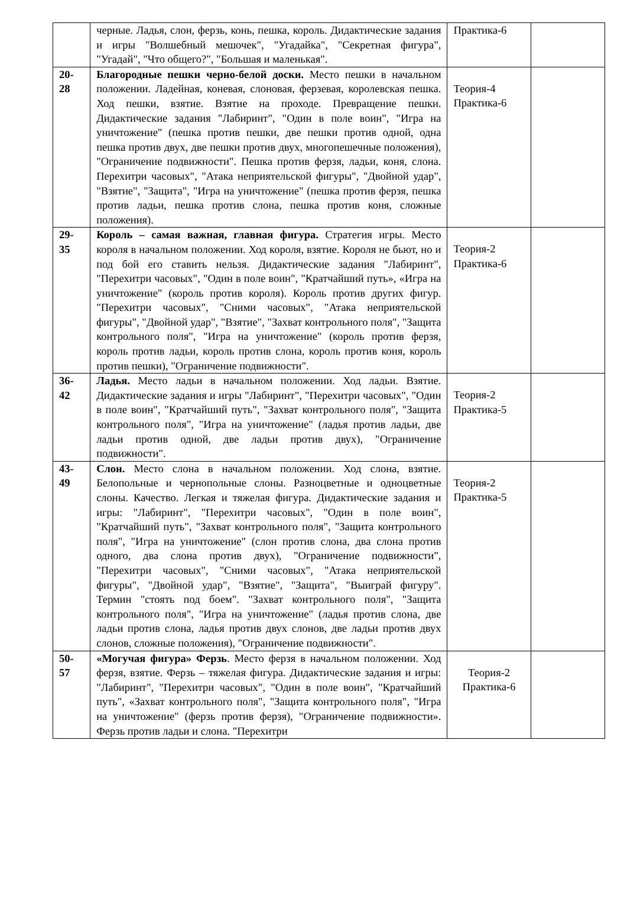| | черные. Ладья, слон, ферзь, конь, пешка, король. Дидактические задания и игры "Волшебный мешочек", "Угадайка", "Секретная фигура", "Угадай", "Что общего?", "Большая и маленькая". | Практика-6 | |
| 20- 28 | Благородные пешки черно-белой доски. Место пешки в начальном положении. Ладейная, коневая, слоновая, ферзевая, королевская пешка. Ход пешки, взятие. Взятие на проходе. Превращение пешки. Дидактические задания "Лабиринт", "Один в поле воин", "Игра на уничтожение" (пешка против пешки, две пешки против одной, одна пешка против двух, две пешки против двух, многопешечные положения), "Ограничение подвижности". Пешка против ферзя, ладьи, коня, слона. Перехитри часовых", "Атака неприятельской фигуры", "Двойной удар", "Взятие", "Защита", "Игра на уничтожение" (пешка против ферзя, пешка против ладьи, пешка против слона, пешка против коня, сложные положения). | Теория-4 Практика-6 | |
| 29- 35 | Король – самая важная, главная фигура. Стратегия игры. Место короля в начальном положении. Ход короля, взятие. Короля не бьют, но и под бой его ставить нельзя. Дидактические задания "Лабиринт", "Перехитри часовых", "Один в поле воин", "Кратчайший путь», «Игра на уничтожение" (король против короля). Король против других фигур. "Перехитри часовых", "Сними часовых", "Атака неприятельской фигуры", "Двойной удар", "Взятие", "Захват контрольного поля", "Защита контрольного поля", "Игра на уничтожение" (король против ферзя, король против ладьи, король против слона, король против коня, король против пешки), "Ограничение подвижности". | Теория-2 Практика-6 | |
| 36- 42 | Ладья. Место ладьи в начальном положении. Ход ладьи. Взятие. Дидактические задания и игры "Лабиринт", "Перехитри часовых", "Один в поле воин", "Кратчайший путь", "Захват контрольного поля", "Защита контрольного поля", "Игра на уничтожение" (ладья против ладьи, две ладьи против одной, две ладьи против двух), "Ограничение подвижности". | Теория-2 Практика-5 | |
| 43- 49 | Слон. Место слона в начальном положении. Ход слона, взятие. Белопольные и чернопольные слоны. Разноцветные и одноцветные слоны. Качество. Легкая и тяжелая фигура. Дидактические задания и игры: "Лабиринт", "Перехитри часовых", "Один в поле воин", "Кратчайший путь", "Захват контрольного поля", "Защита контрольного поля", "Игра на уничтожение" (слон против слона, два слона против одного, два слона против двух), "Ограничение подвижности", "Перехитри часовых", "Сними часовых", "Атака неприятельской фигуры", "Двойной удар", "Взятие", "Защита", "Выиграй фигуру". Термин "стоять под боем". "Захват контрольного поля", "Защита контрольного поля", "Игра на уничтожение" (ладья против слона, две ладьи против слона, ладья против двух слонов, две ладьи против двух слонов, сложные положения), "Ограничение подвижности". | Теория-2 Практика-5 | |
| 50- 57 | «Могучая фигура» Ферзь . Место ферзя в начальном положении. Ход ферзя, взятие. Ферзь – тяжелая фигура. Дидактические задания и игры: "Лабиринт", "Перехитри часовых", "Один в поле воин", "Кратчайший путь", «Захват контрольного поля", "Защита контрольного поля", "Игра на уничтожение" (ферзь против ферзя), "Ограничение подвижности». Ферзь против ладьи и слона. "Перехитри | Теория-2 Практика-6 | |